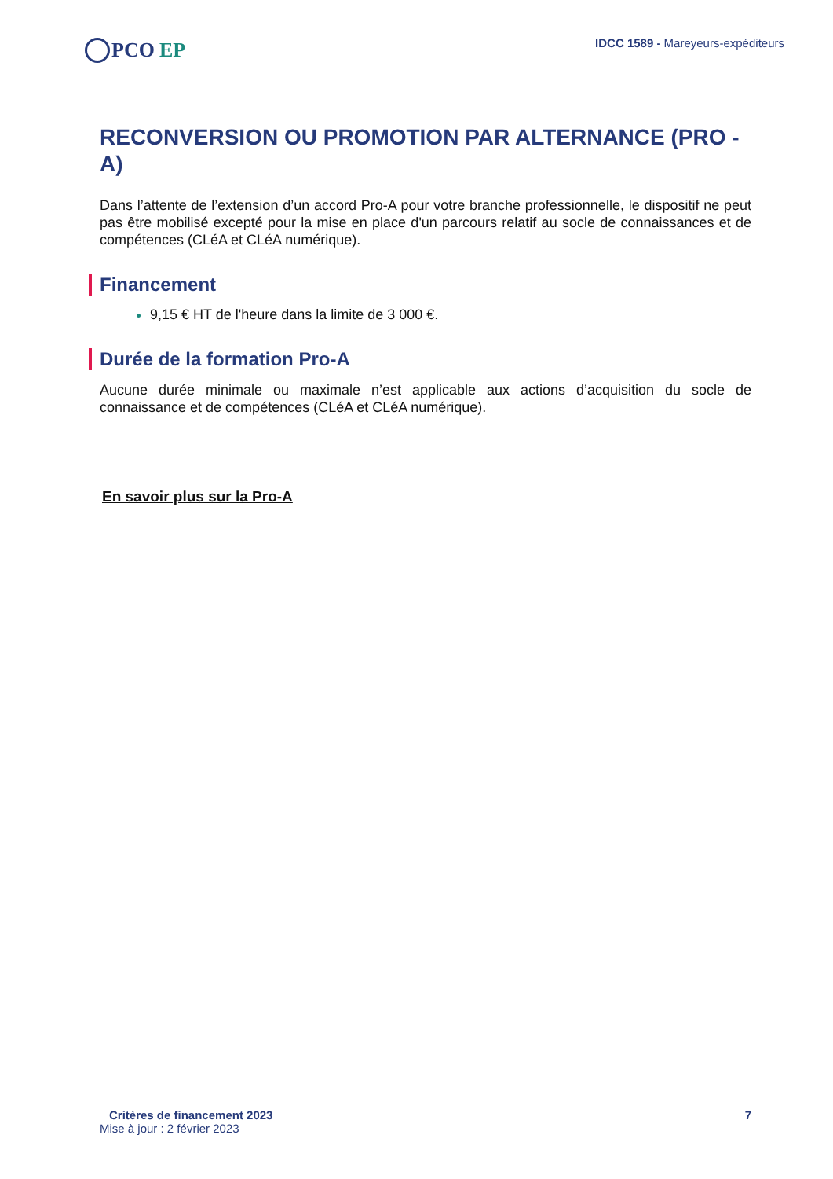PCO EP
IDCC 1589 - Mareyeurs-expéditeurs
RECONVERSION OU PROMOTION PAR ALTERNANCE (PRO - A)
Dans l’attente de l’extension d’un accord Pro-A pour votre branche professionnelle, le dispositif ne peut pas être mobilisé excepté pour la mise en place d'un parcours relatif au socle de connaissances et de compétences (CLéA et CLéA numérique).
Financement
9,15 € HT de l'heure dans la limite de 3 000 €.
Durée de la formation Pro-A
Aucune durée minimale ou maximale n’est applicable aux actions d’acquisition du socle de connaissance et de compétences (CLéA et CLéA numérique).
En savoir plus sur la Pro-A
Critères de financement 2023 7
Mise à jour : 2 février 2023